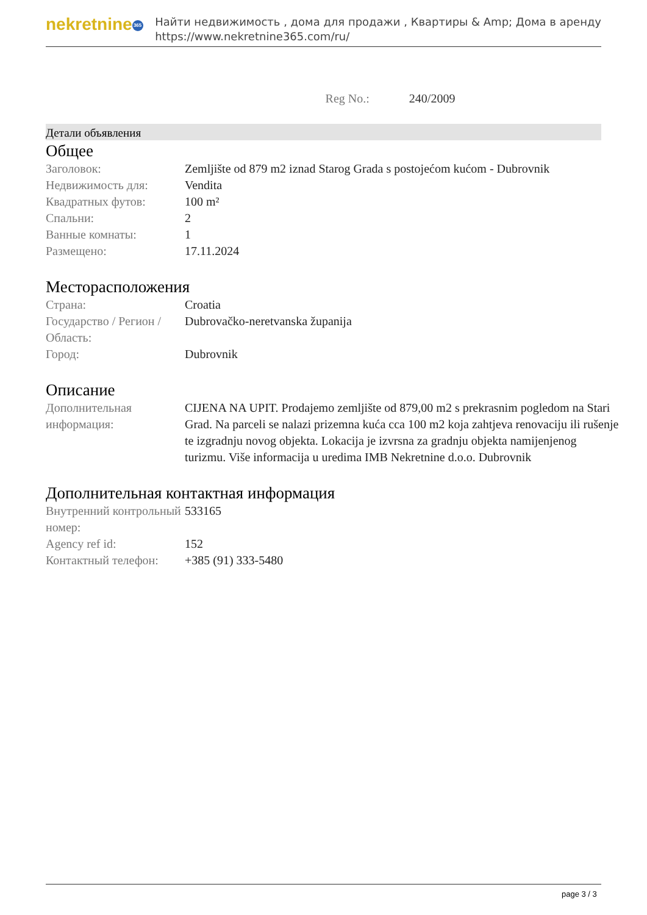nekretnine 365
Найти недвижимость , дома для продажи , Квартиры & Amp; Дома в аренду
https://www.nekretnine365.com/ru/
Reg No.: 240/2009
Детали объявления
Общее
| Заголовок: | Zemljište od 879 m2 iznad Starog Grada s postojećom kućom - Dubrovnik |
| Недвижимость для: | Vendita |
| Квадратных футов: | 100 m² |
| Спальни: | 2 |
| Ванные комнаты: | 1 |
| Размещено: | 17.11.2024 |
Месторасположения
| Страна: | Croatia |
| Государство / Регион / Область: | Dubrovačko-neretvanska županija |
| Город: | Dubrovnik |
Описание
| Дополнительная информация: | CIJENA NA UPIT. Prodajemo zemljište od 879,00 m2 s prekrasnim pogledom na Stari Grad. Na parceli se nalazi prizemna kuća cca 100 m2 koja zahtjeva renovaciju ili rušenje te izgradnju novog objekta. Lokacija je izvrsna za gradnju objekta namijenjenog turizmu. Više informacija u uredima IMB Nekretnine d.o.o. Dubrovnik |
Дополнительная контактная информация
| Внутренний контрольный номер: | 533165 |
| Agency ref id: | 152 |
| Контактный телефон: | +385 (91) 333-5480 |
page 3 / 3